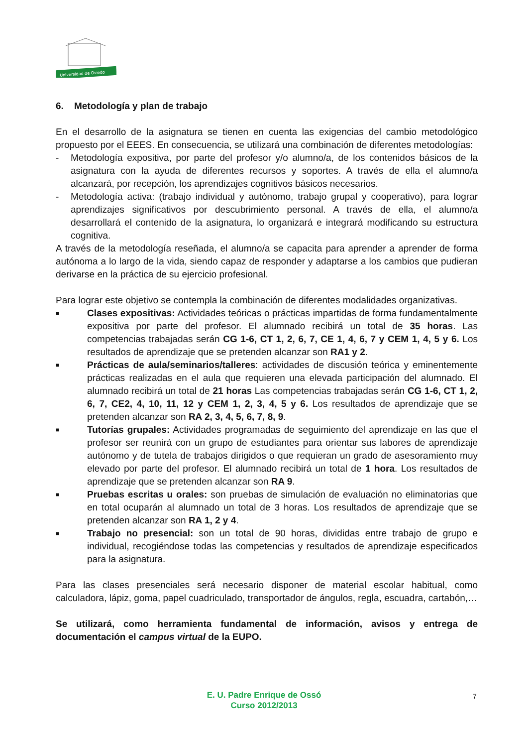Universidad de Oviedo
6. Metodología y plan de trabajo
En el desarrollo de la asignatura se tienen en cuenta las exigencias del cambio metodológico propuesto por el EEES. En consecuencia, se utilizará una combinación de diferentes metodologías:
- Metodología expositiva, por parte del profesor y/o alumno/a, de los contenidos básicos de la asignatura con la ayuda de diferentes recursos y soportes. A través de ella el alumno/a alcanzará, por recepción, los aprendizajes cognitivos básicos necesarios.
- Metodología activa: (trabajo individual y autónomo, trabajo grupal y cooperativo), para lograr aprendizajes significativos por descubrimiento personal. A través de ella, el alumno/a desarrollará el contenido de la asignatura, lo organizará e integrará modificando su estructura cognitiva.
A través de la metodología reseñada, el alumno/a se capacita para aprender a aprender de forma autónoma a lo largo de la vida, siendo capaz de responder y adaptarse a los cambios que pudieran derivarse en la práctica de su ejercicio profesional.
Para lograr este objetivo se contempla la combinación de diferentes modalidades organizativas.
■
Clases expositivas: Actividades teóricas o prácticas impartidas de forma fundamentalmente expositiva por parte del profesor. El alumnado recibirá un total de 35 horas. Las competencias trabajadas serán CG 1-6, CT 1, 2, 6, 7, CE 1, 4, 6, 7 y CEM 1, 4, 5 y 6. Los resultados de aprendizaje que se pretenden alcanzar son RA1 y 2.
■
Prácticas de aula/seminarios/talleres: actividades de discusión teórica y eminentemente prácticas realizadas en el aula que requieren una elevada participación del alumnado. El alumnado recibirá un total de 21 horas Las competencias trabajadas serán CG 1-6, CT 1, 2, 6, 7, CE2, 4, 10, 11, 12 y CEM 1, 2, 3, 4, 5 y 6. Los resultados de aprendizaje que se pretenden alcanzar son RA 2, 3, 4, 5, 6, 7, 8, 9.
■
Tutorías grupales: Actividades programadas de seguimiento del aprendizaje en las que el profesor ser reunirá con un grupo de estudiantes para orientar sus labores de aprendizaje autónomo y de tutela de trabajos dirigidos o que requieran un grado de asesoramiento muy elevado por parte del profesor. El alumnado recibirá un total de 1 hora. Los resultados de aprendizaje que se pretenden alcanzar son RA 9.
■
Pruebas escritas u orales: son pruebas de simulación de evaluación no eliminatorias que en total ocuparán al alumnado un total de 3 horas. Los resultados de aprendizaje que se pretenden alcanzar son RA 1, 2 y 4.
■
Trabajo no presencial: son un total de 90 horas, divididas entre trabajo de grupo e individual, recogiéndose todas las competencias y resultados de aprendizaje especificados para la asignatura.
Para las clases presenciales será necesario disponer de material escolar habitual, como calculadora, lápiz, goma, papel cuadriculado, transportador de ángulos, regla, escuadra, cartabón,…
Se utilizará, como herramienta fundamental de información, avisos y entrega de documentación el campus virtual de la EUPO.
E. U. Padre Enrique de Ossó
Curso 2012/2013
7